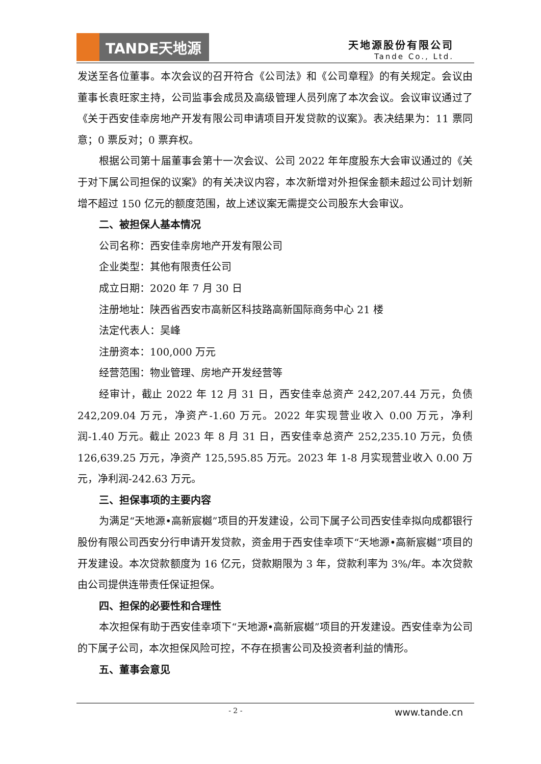TANDE天地源
天地源股份有限公司
Tande Co., Ltd.
发送至各位董事。本次会议的召开符合《公司法》和《公司章程》的有关规定。会议由董事长袁旺家主持，公司监事会成员及高级管理人员列席了本次会议。会议审议通过了《关于西安佳幸房地产开发有限公司申请项目开发贷款的议案》。表决结果为：11 票同意；0 票反对；0 票弃权。
根据公司第十届董事会第十一次会议、公司 2022 年年度股东大会审议通过的《关于对下属公司担保的议案》的有关决议内容，本次新增对外担保金额未超过公司计划新增不超过 150 亿元的额度范围，故上述议案无需提交公司股东大会审议。
二、被担保人基本情况
公司名称：西安佳幸房地产开发有限公司
企业类型：其他有限责任公司
成立日期：2020 年 7 月 30 日
注册地址：陕西省西安市高新区科技路高新国际商务中心 21 楼
法定代表人：吴峰
注册资本：100,000 万元
经营范围：物业管理、房地产开发经营等
经审计，截止 2022 年 12 月 31 日，西安佳幸总资产 242,207.44 万元，负债 242,209.04 万元，净资产-1.60 万元。2022 年实现营业收入 0.00 万元，净利润-1.40 万元。截止 2023 年 8 月 31 日，西安佳幸总资产 252,235.10 万元，负债 126,639.25 万元，净资产 125,595.85 万元。2023 年 1-8 月实现营业收入 0.00 万元，净利润-242.63 万元。
三、担保事项的主要内容
为满足“天地源•高新宸樾”项目的开发建设，公司下属子公司西安佳幸拟向成都银行股份有限公司西安分行申请开发贷款，资金用于西安佳幸项下“天地源•高新宸樾”项目的开发建设。本次贷款额度为 16 亿元，贷款期限为 3 年，贷款利率为 3%/年。本次贷款由公司提供连带责任保证担保。
四、担保的必要性和合理性
本次担保有助于西安佳幸项下“天地源•高新宸樾”项目的开发建设。西安佳幸为公司的下属子公司，本次担保风险可控，不存在损害公司及投资者利益的情形。
五、董事会意见
- 2 - www.tande.cn